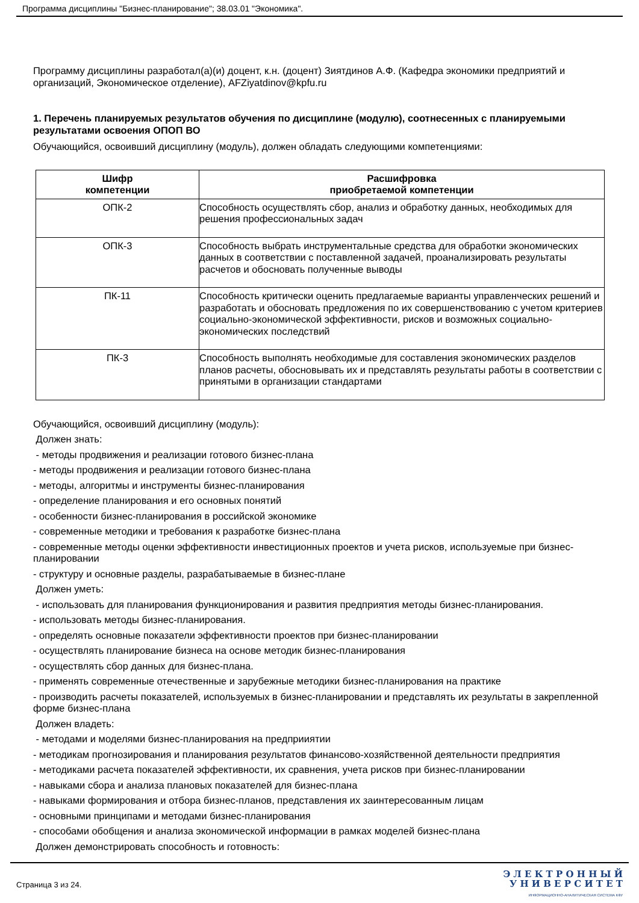Программа дисциплины "Бизнес-планирование"; 38.03.01 "Экономика".
Программу дисциплины разработал(а)(и) доцент, к.н. (доцент) Зиятдинов А.Ф. (Кафедра экономики предприятий и организаций, Экономическое отделение), AFZiyatdinov@kpfu.ru
1. Перечень планируемых результатов обучения по дисциплине (модулю), соотнесенных с планируемыми результатами освоения ОПОП ВО
Обучающийся, освоивший дисциплину (модуль), должен обладать следующими компетенциями:
| Шифр компетенции | Расшифровка приобретаемой компетенции |
| --- | --- |
| ОПК-2 | Способность осуществлять сбор, анализ и обработку данных, необходимых для решения профессиональных задач |
| ОПК-3 | Способность выбрать инструментальные средства для обработки экономических данных в соответствии с поставленной задачей, проанализировать результаты расчетов и обосновать полученные выводы |
| ПК-11 | Способность критически оценить предлагаемые варианты управленческих решений и разработать и обосновать предложения по их совершенствованию с учетом критериев социально-экономической эффективности, рисков и возможных социально-экономических последствий |
| ПК-3 | Способность выполнять необходимые для составления экономических разделов планов расчеты, обосновывать их и представлять результаты работы в соответствии с принятыми в организации стандартами |
Обучающийся, освоивший дисциплину (модуль):
Должен знать:
- методы продвижения и реализации готового бизнес-плана
- методы продвижения и реализации готового бизнес-плана
- методы, алгоритмы и инструменты бизнес-планирования
- определение планирования и его основных понятий
- особенности бизнес-планирования в российской экономике
- современные методики и требования к разработке бизнес-плана
- современные методы оценки эффективности инвестиционных проектов и учета рисков, используемые при бизнес-планировании
- структуру и основные разделы, разрабатываемые в бизнес-плане
Должен уметь:
- использовать для планирования функционирования и развития предприятия методы бизнес-планирования.
- использовать методы бизнес-планирования.
- определять основные показатели эффективности проектов при бизнес-планировании
- осуществлять планирование бизнеса на основе методик бизнес-планирования
- осуществлять сбор данных для бизнес-плана.
- применять современные отечественные и зарубежные методики бизнес-планирования на практике
- производить расчеты показателей, используемых в бизнес-планировании и представлять их результаты в закрепленной форме бизнес-плана
Должен владеть:
- методами и моделями бизнес-планирования на предприиятии
- методикам прогнозирования и планирования результатов финансово-хозяйственной деятельности предприятия
- методиками расчета показателей эффективности, их сравнения, учета рисков при бизнес-планировании
- навыками сбора и анализа плановых показателей для бизнес-плана
- навыками формирования и отбора бизнес-планов, представления их заинтересованным лицам
- основными принципами и методами бизнес-планирования
- способами обобщения и анализа экономической информации в рамках моделей бизнес-плана
Должен демонстрировать способность и готовность:
Страница 3 из 24.
Э Л Е К Т Р О Н Н Ы Й
У Н И В Е Р С И Т Е Т
ИНФОРМАЦИОННО-АНАЛИТИЧЕСКАЯ СИСТЕМА КФУ